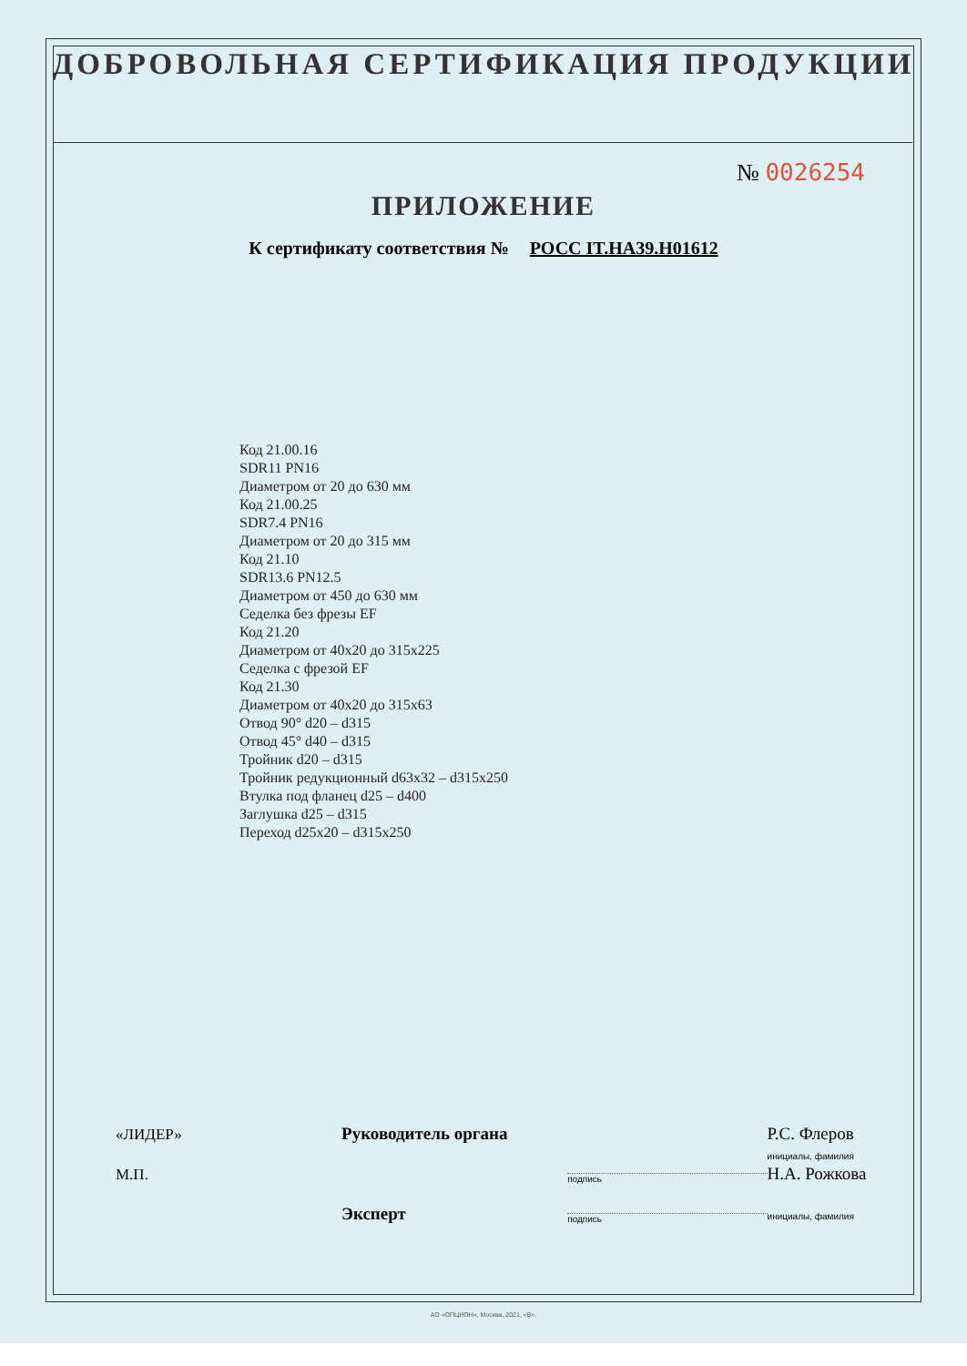ДОБРОВОЛЬНАЯ СЕРТИФИКАЦИЯ ПРОДУКЦИИ
№ 0026254
ПРИЛОЖЕНИЕ
К сертификату соответствия № РОСС IT.НА39.Н01612
Код 21.00.16
SDR11 PN16
Диаметром от 20 до 630 мм
Код 21.00.25
SDR7.4 PN16
Диаметром от 20 до 315 мм
Код 21.10
SDR13.6 PN12.5
Диаметром от 450 до 630 мм
Седелка без фрезы EF
Код 21.20
Диаметром от 40x20 до 315x225
Седелка с фрезой EF
Код 21.30
Диаметром от 40x20 до 315x63
Отвод 90° d20 – d315
Отвод 45° d40 – d315
Тройник d20 – d315
Тройник редукционный d63x32 – d315x250
Втулка под фланец d25 – d400
Заглушка d25 – d315
Переход d25x20 – d315x250
«ЛИДЕР»
Руководитель органа
Р.С. Флеров
М.П.
подпись
инициалы, фамилия
Н.А. Рожкова
Эксперт
подпись
инициалы, фамилия
АО «ОПЦИОН», Москва, 2021, «В».